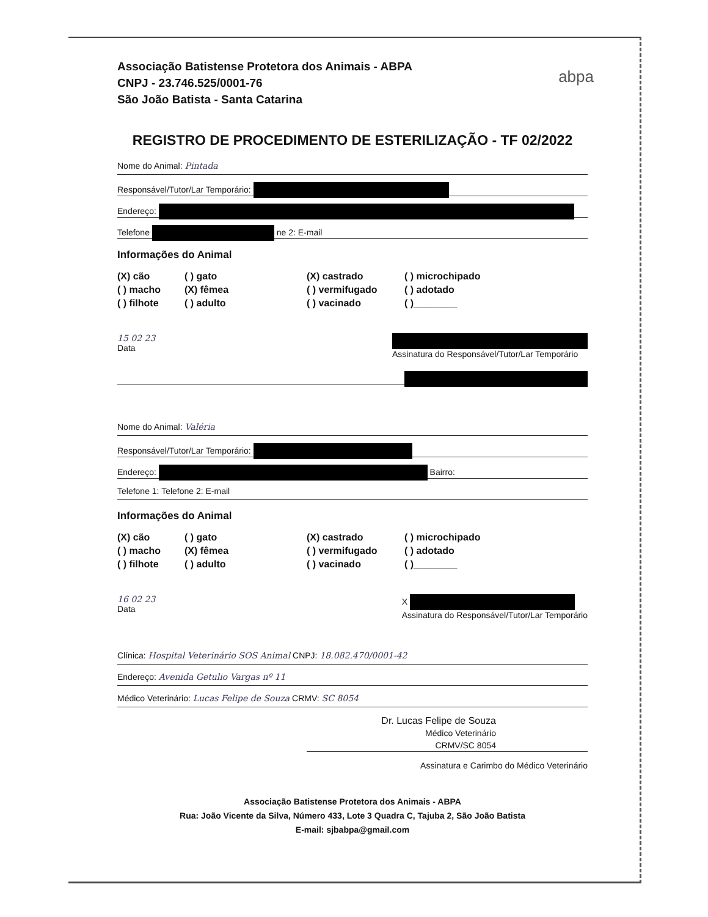Associação Batistense Protetora dos Animais - ABPA
CNPJ - 23.746.525/0001-76
São João Batista - Santa Catarina
abpa
REGISTRO DE PROCEDIMENTO DE ESTERILIZAÇÃO - TF 02/2022
Nome do Animal: Pintada
Responsável/Tutor/Lar Temporário:
Endereço:
Telefone ne 2: E-mail
Informações do Animal
(X) cão ( ) gato (X) castrado ( ) microchipado ( ) macho (X) fêmea ( ) vermifugado ( ) adotado ( ) filhote ( ) adulto ( ) vacinado ( )________
15 02 23
Data
Assinatura do Responsável/Tutor/Lar Temporário
Nome do Animal: Valéria
Responsável/Tutor/Lar Temporário:
Endereço: Bairro:
Telefone 1: Telefone 2: E-mail
Informações do Animal
(X) cão ( ) gato (X) castrado ( ) microchipado ( ) macho (X) fêmea ( ) vermifugado ( ) adotado ( ) filhote ( ) adulto ( ) vacinado ( )________
16 02 23
Data X
Assinatura do Responsável/Tutor/Lar Temporário
Clínica: Hospital Veterinário SOS Animal CNPJ: 18.082.470/0001-42
Endereço: Avenida Getulio Vargas nº 11
Médico Veterinário: Lucas Felipe de Souza CRMV: SC 8054
Dr. Lucas Felipe de Souza
Médico Veterinário
CRMV/SC 8054
Assinatura e Carimbo do Médico Veterinário
Associação Batistense Protetora dos Animais - ABPA
Rua: João Vicente da Silva, Número 433, Lote 3 Quadra C, Tajuba 2, São João Batista
E-mail: sjbabpa@gmail.com